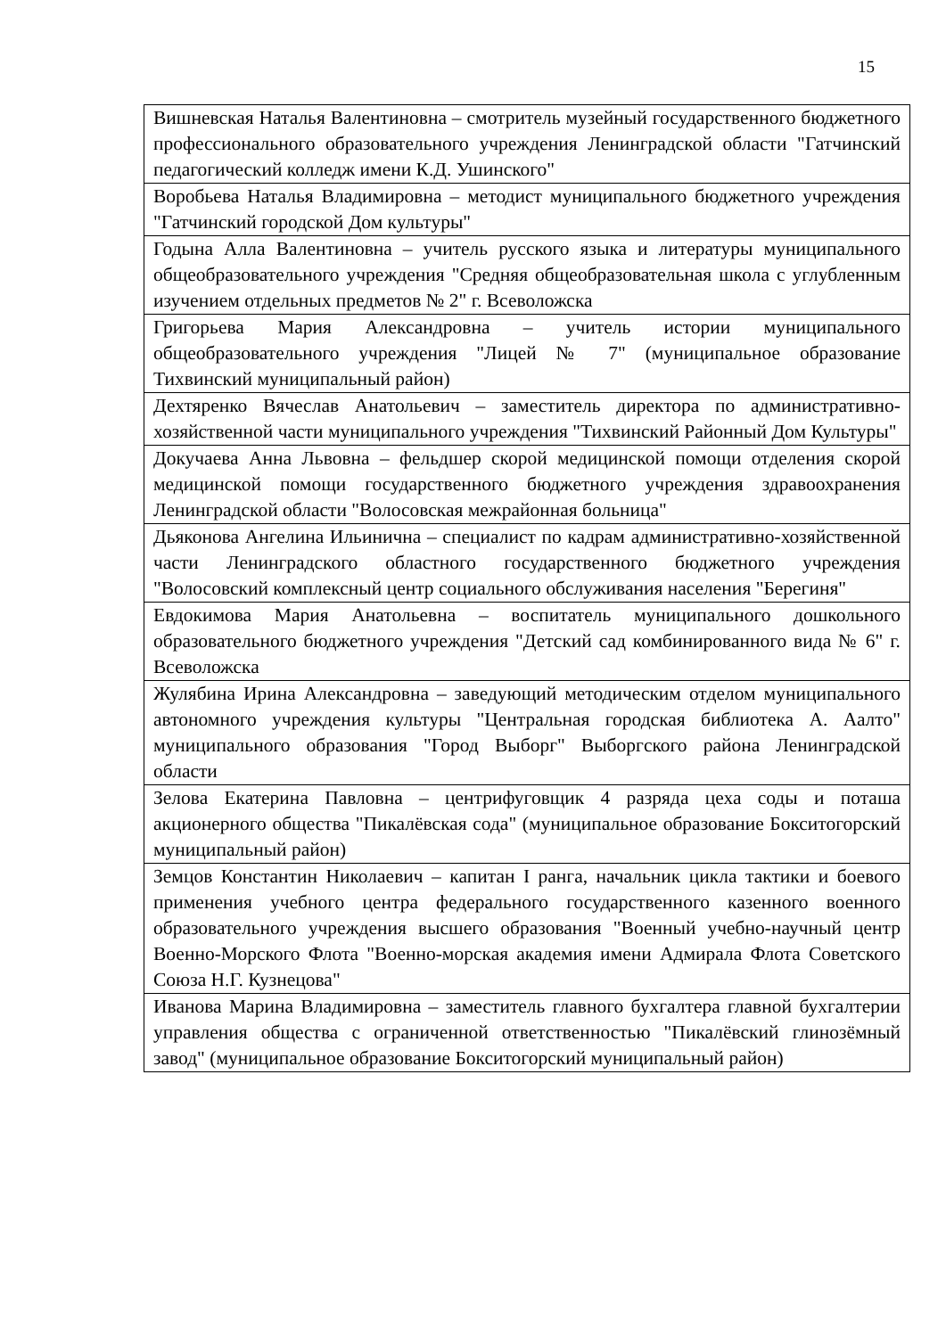15
| Вишневская Наталья Валентиновна – смотритель музейный государственного бюджетного профессионального образовательного учреждения Ленинградской области "Гатчинский педагогический колледж имени К.Д. Ушинского" |
| Воробьева Наталья Владимировна – методист муниципального бюджетного учреждения "Гатчинский городской Дом культуры" |
| Годына Алла Валентиновна – учитель русского языка и литературы муниципального общеобразовательного учреждения "Средняя общеобразовательная школа с углубленным изучением отдельных предметов № 2" г. Всеволожска |
| Григорьева Мария Александровна – учитель истории муниципального общеобразовательного учреждения "Лицей № 7" (муниципальное образование Тихвинский муниципальный район) |
| Дехтяренко Вячеслав Анатольевич – заместитель директора по административно-хозяйственной части муниципального учреждения "Тихвинский Районный Дом Культуры" |
| Докучаева Анна Львовна – фельдшер скорой медицинской помощи отделения скорой медицинской помощи государственного бюджетного учреждения здравоохранения Ленинградской области "Волосовская межрайонная больница" |
| Дьяконова Ангелина Ильинична – специалист по кадрам административно-хозяйственной части Ленинградского областного государственного бюджетного учреждения "Волосовский комплексный центр социального обслуживания населения "Берегиня" |
| Евдокимова Мария Анатольевна – воспитатель муниципального дошкольного образовательного бюджетного учреждения "Детский сад комбинированного вида № 6" г. Всеволожска |
| Жулябина Ирина Александровна – заведующий методическим отделом муниципального автономного учреждения культуры "Центральная городская библиотека А. Аалто" муниципального образования "Город Выборг" Выборгского района Ленинградской области |
| Зелова Екатерина Павловна – центрифуговщик 4 разряда цеха соды и поташа акционерного общества "Пикалёвская сода" (муниципальное образование Бокситогорский муниципальный район) |
| Земцов Константин Николаевич – капитан I ранга, начальник цикла тактики и боевого применения учебного центра федерального государственного казенного военного образовательного учреждения высшего образования "Военный учебно-научный центр Военно-Морского Флота "Военно-морская академия имени Адмирала Флота Советского Союза Н.Г. Кузнецова" |
| Иванова Марина Владимировна – заместитель главного бухгалтера главной бухгалтерии управления общества с ограниченной ответственностью "Пикалёвский глинозёмный завод" (муниципальное образование Бокситогорский муниципальный район) |